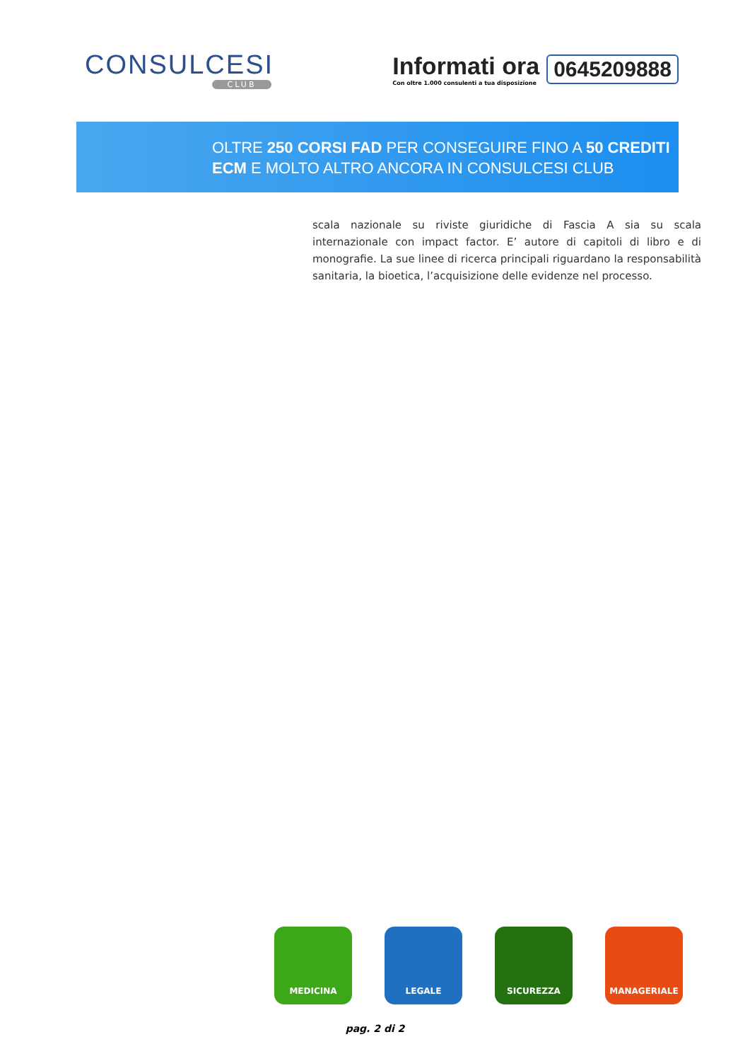CONSULCESI
CLUB
Informati ora
Con oltre 1.000 consulenti a tua disposizione
0645209888
OLTRE 250 CORSI FAD PER CONSEGUIRE FINO A 50 CREDITI
ECM E MOLTO ALTRO ANCORA IN CONSULCESI CLUB
scala nazionale su riviste giuridiche di Fascia A sia su scala internazionale con impact factor. E’ autore di capitoli di libro e di monografie. La sue linee di ricerca principali riguardano la responsabilità sanitaria, la bioetica, l’acquisizione delle evidenze nel processo.
MEDICINA LEGALE SICUREZZA MANAGERIALE
pag. 2 di 2